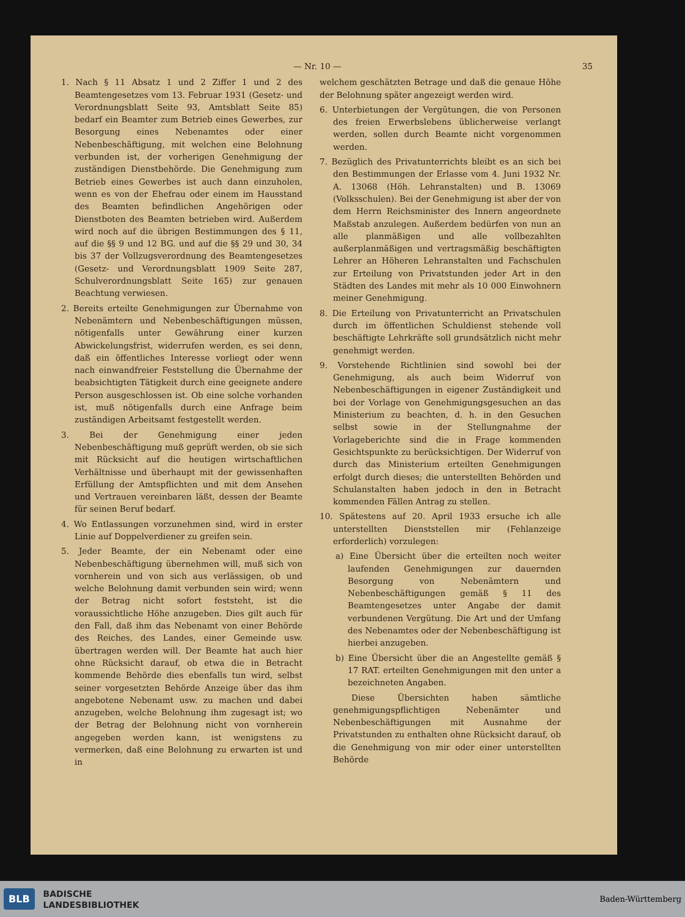— Nr. 10 — 35
1. Nach § 11 Absatz 1 und 2 Ziffer 1 und 2 des Beamtengesetzes vom 13. Februar 1931 (Gesetz- und Verordnungsblatt Seite 93, Amtsblatt Seite 85) bedarf ein Beamter zum Betrieb eines Gewerbes, zur Besorgung eines Nebenamtes oder einer Nebenbeschäftigung, mit welchen eine Belohnung verbunden ist, der vorherigen Genehmigung der zuständigen Dienstbehörde. Die Genehmigung zum Betrieb eines Gewerbes ist auch dann einzuholen, wenn es von der Ehefrau oder einem im Hausstand des Beamten befindlichen Angehörigen oder Dienstboten des Beamten betrieben wird. Außerdem wird noch auf die übrigen Bestimmungen des § 11, auf die §§ 9 und 12 BG. und auf die §§ 29 und 30, 34 bis 37 der Vollzugsverordnung des Beamtengesetzes (Gesetz- und Verordnungsblatt 1909 Seite 287, Schulverordnungsblatt Seite 165) zur genauen Beachtung verwiesen.
2. Bereits erteilte Genehmigungen zur Übernahme von Nebenämtern und Nebenbeschäftigungen müssen, nötigenfalls unter Gewährung einer kurzen Abwickelungsfrist, widerrufen werden, es sei denn, daß ein öffentliches Interesse vorliegt oder wenn nach einwandfreier Feststellung die Übernahme der beabsichtigten Tätigkeit durch eine geeignete andere Person ausgeschlossen ist. Ob eine solche vorhanden ist, muß nötigenfalls durch eine Anfrage beim zuständigen Arbeitsamt festgestellt werden.
3. Bei der Genehmigung einer jeden Nebenbeschäftigung muß geprüft werden, ob sie sich mit Rücksicht auf die heutigen wirtschaftlichen Verhältnisse und überhaupt mit der gewissenhaften Erfüllung der Amtspflichten und mit dem Ansehen und Vertrauen vereinbaren läßt, dessen der Beamte für seinen Beruf bedarf.
4. Wo Entlassungen vorzunehmen sind, wird in erster Linie auf Doppelverdiener zu greifen sein.
5. Jeder Beamte, der ein Nebenamt oder eine Nebenbeschäftigung übernehmen will, muß sich von vornherein und von sich aus verlässigen, ob und welche Belohnung damit verbunden sein wird; wenn der Betrag nicht sofort feststeht, ist die voraussichtliche Höhe anzugeben. Dies gilt auch für den Fall, daß ihm das Nebenamt von einer Behörde des Reiches, des Landes, einer Gemeinde usw. übertragen werden will. Der Beamte hat auch hier ohne Rücksicht darauf, ob etwa die in Betracht kommende Behörde dies ebenfalls tun wird, selbst seiner vorgesetzten Behörde Anzeige über das ihm angebotene Nebenamt usw. zu machen und dabei anzugeben, welche Belohnung ihm zugesagt ist; wo der Betrag der Belohnung nicht von vornherein angegeben werden kann, ist wenigstens zu vermerken, daß eine Belohnung zu erwarten ist und in
welchem geschätzten Betrage und daß die genaue Höhe der Belohnung später angezeigt werden wird.
6. Unterbietungen der Vergütungen, die von Personen des freien Erwerbslebens üblicherweise verlangt werden, sollen durch Beamte nicht vorgenommen werden.
7. Bezüglich des Privatunterrichts bleibt es an sich bei den Bestimmungen der Erlasse vom 4. Juni 1932 Nr. A. 13068 (Höh. Lehranstalten) und B. 13069 (Volksschulen). Bei der Genehmigung ist aber der von dem Herrn Reichsminister des Innern angeordnete Maßstab anzulegen. Außerdem bedürfen von nun an alle planmäßigen und alle vollbezahlten außerplanmäßigen und vertragsmäßig beschäftigten Lehrer an Höheren Lehranstalten und Fachschulen zur Erteilung von Privatstunden jeder Art in den Städten des Landes mit mehr als 10 000 Einwohnern meiner Genehmigung.
8. Die Erteilung von Privatunterricht an Privatschulen durch im öffentlichen Schuldienst stehende voll beschäftigte Lehrkräfte soll grundsätzlich nicht mehr genehmigt werden.
9. Vorstehende Richtlinien sind sowohl bei der Genehmigung, als auch beim Widerruf von Nebenbeschäftigungen in eigener Zuständigkeit und bei der Vorlage von Genehmigungsgesuchen an das Ministerium zu beachten, d. h. in den Gesuchen selbst sowie in der Stellungnahme der Vorlageberichte sind die in Frage kommenden Gesichtspunkte zu berücksichtigen. Der Widerruf von durch das Ministerium erteilten Genehmigungen erfolgt durch dieses; die unterstellten Behörden und Schulanstalten haben jedoch in den in Betracht kommenden Fällen Antrag zu stellen.
10. Spätestens auf 20. April 1933 ersuche ich alle unterstellten Dienststellen mir (Fehlanzeige erforderlich) vorzulegen:
a) Eine Übersicht über die erteilten noch weiter laufenden Genehmigungen zur dauernden Besorgung von Nebenämtern und Nebenbeschäftigungen gemäß § 11 des Beamtengesetzes unter Angabe der damit verbundenen Vergütung. Die Art und der Umfang des Nebenamtes oder der Nebenbeschäftigung ist hierbei anzugeben.
b) Eine Übersicht über die an Angestellte gemäß § 17 RAT. erteilten Genehmigungen mit den unter a bezeichneten Angaben.
Diese Übersichten haben sämtliche genehmigungspflichtigen Nebenämter und Nebenbeschäftigungen mit Ausnahme der Privatstunden zu enthalten ohne Rücksicht darauf, ob die Genehmigung von mir oder einer unterstellten Behörde
BLB BADISCHE
LANDESBIBLIOTHEK Baden-Württemberg